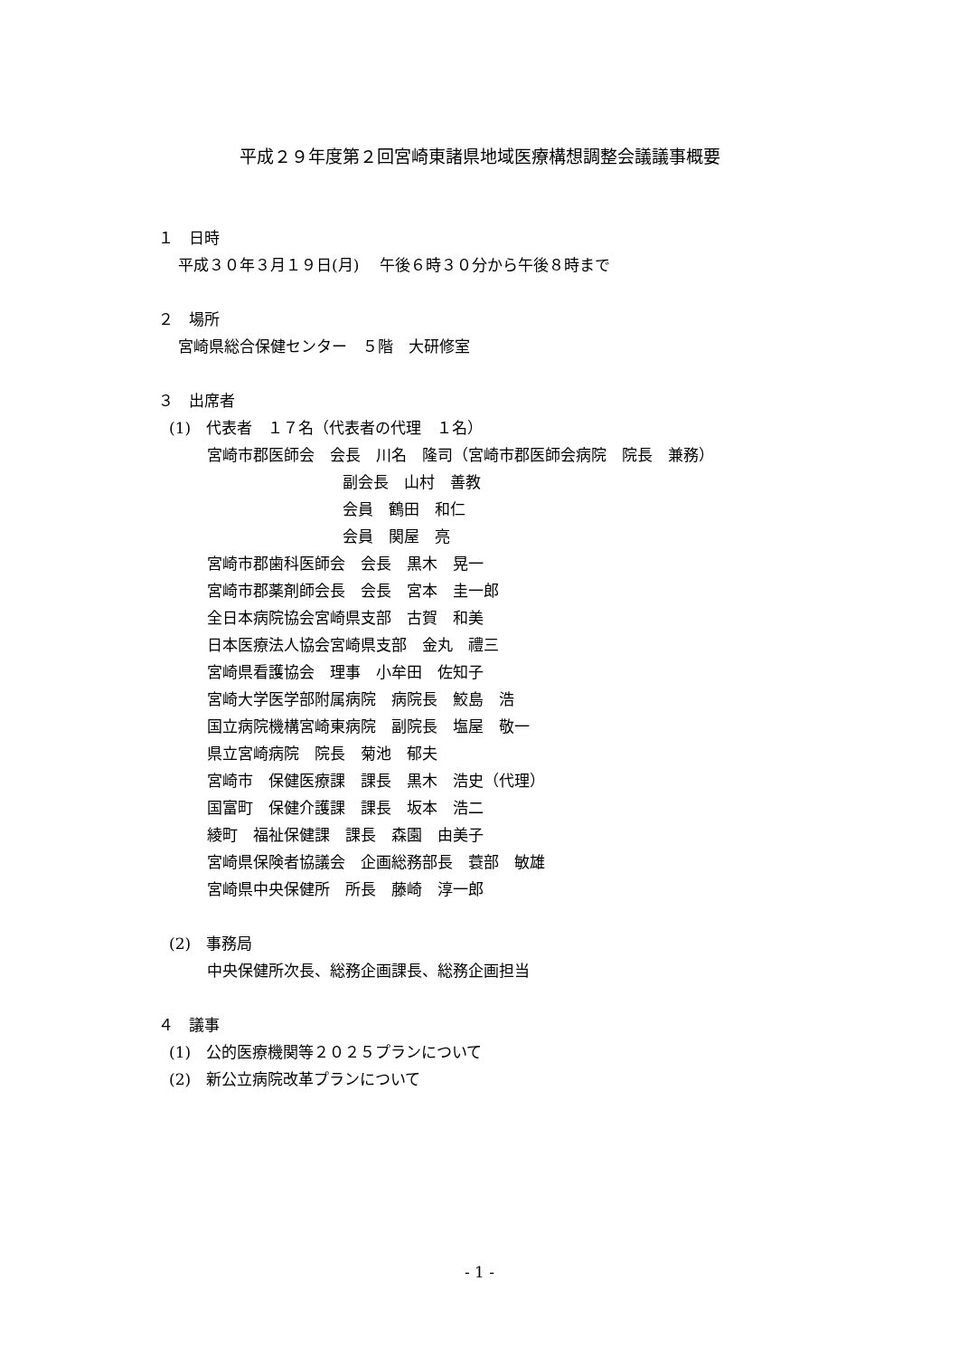平成２９年度第２回宮崎東諸県地域医療構想調整会議議事概要
１　日時
平成３０年３月１９日(月)　 午後６時３０分から午後８時まで
２　場所
宮崎県総合保健センター　５階　大研修室
３　出席者
(1)　代表者　１７名（代表者の代理　１名）
宮崎市郡医師会　会長　川名　隆司（宮崎市郡医師会病院　院長　兼務）
副会長　山村　善教
会員　鶴田　和仁
会員　関屋　亮
宮崎市郡歯科医師会　会長　黒木　晃一
宮崎市郡薬剤師会長　会長　宮本　圭一郎
全日本病院協会宮崎県支部　古賀　和美
日本医療法人協会宮崎県支部　金丸　禮三
宮崎県看護協会　理事　小牟田　佐知子
宮崎大学医学部附属病院　病院長　鮫島　浩
国立病院機構宮崎東病院　副院長　塩屋　敬一
県立宮崎病院　院長　菊池　郁夫
宮崎市　保健医療課　課長　黒木　浩史（代理）
国富町　保健介護課　課長　坂本　浩二
綾町　福祉保健課　課長　森園　由美子
宮崎県保険者協議会　企画総務部長　蓑部　敏雄
宮崎県中央保健所　所長　藤崎　淳一郎
(2)　事務局
中央保健所次長、総務企画課長、総務企画担当
４　議事
(1)　公的医療機関等２０２５プランについて
(2)　新公立病院改革プランについて
- 1 -